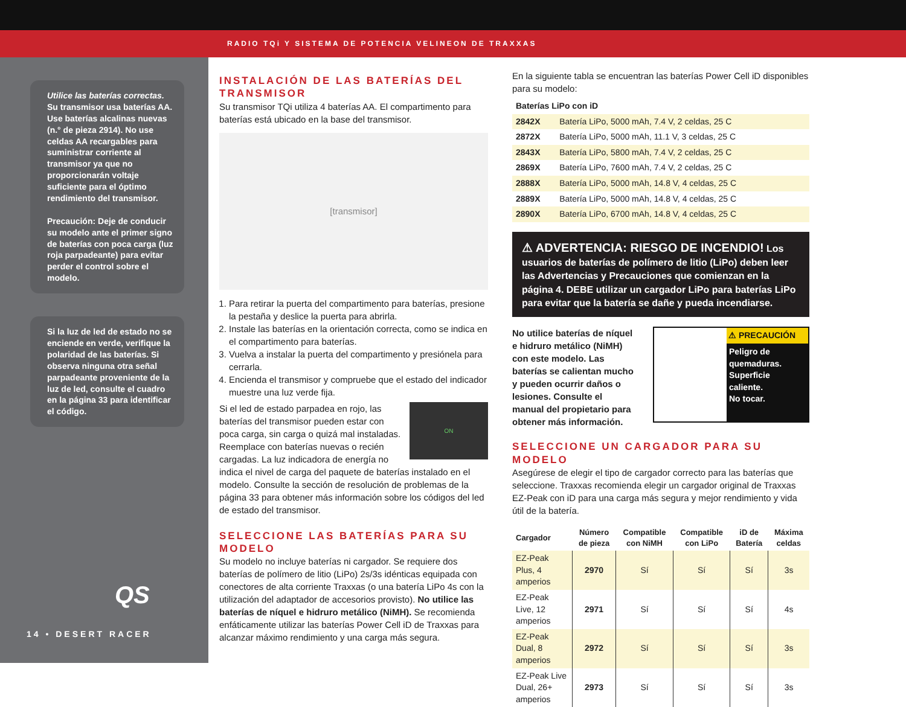RADIO TQi Y SISTEMA DE POTENCIA VELINEON DE TRAXXAS
Utilice las baterías correctas.
Su transmisor usa baterías AA. Use baterías alcalinas nuevas (n.° de pieza 2914). No use celdas AA recargables para suministrar corriente al transmisor ya que no proporcionarán voltaje suficiente para el óptimo rendimiento del transmisor.
Precaución: Deje de conducir su modelo ante el primer signo de baterías con poca carga (luz roja parpadeante) para evitar perder el control sobre el modelo.
Si la luz de led de estado no se enciende en verde, verifique la polaridad de las baterías. Si observa ninguna otra señal parpadeante proveniente de la luz de led, consulte el cuadro en la página 33 para identificar el código.
QS
14 • DESERT RACER
INSTALACIÓN DE LAS BATERÍAS DEL TRANSMISOR
Su transmisor TQi utiliza 4 baterías AA. El compartimento para baterías está ubicado en la base del transmisor.
[transmisor]
1. Para retirar la puerta del compartimento para baterías, presione la pestaña y deslice la puerta para abrirla.
2. Instale las baterías en la orientación correcta, como se indica en el compartimento para baterías.
3. Vuelva a instalar la puerta del compartimento y presiónela para cerrarla.
4. Encienda el transmisor y compruebe que el estado del indicador muestre una luz verde fija.
ON
Si el led de estado parpadea en rojo, las baterías del transmisor pueden estar con poca carga, sin carga o quizá mal instaladas. Reemplace con baterías nuevas o recién cargadas. La luz indicadora de energía no indica el nivel de carga del paquete de baterías instalado en el modelo. Consulte la sección de resolución de problemas de la página 33 para obtener más información sobre los códigos del led de estado del transmisor.
SELECCIONE LAS BATERÍAS PARA SU MODELO
Su modelo no incluye baterías ni cargador. Se requiere dos baterías de polímero de litio (LiPo) 2s/3s idénticas equipada con conectores de alta corriente Traxxas (o una batería LiPo 4s con la utilización del adaptador de accesorios provisto). No utilice las baterías de níquel e hidruro metálico (NiMH). Se recomienda enfáticamente utilizar las baterías Power Cell iD de Traxxas para alcanzar máximo rendimiento y una carga más segura.
En la siguiente tabla se encuentran las baterías Power Cell iD disponibles para su modelo:
| Baterías LiPo con iD | |
| --- | --- |
| 2842X | Batería LiPo, 5000 mAh, 7.4 V, 2 celdas, 25 C |
| 2872X | Batería LiPo, 5000 mAh, 11.1 V, 3 celdas, 25 C |
| 2843X | Batería LiPo, 5800 mAh, 7.4 V, 2 celdas, 25 C |
| 2869X | Batería LiPo, 7600 mAh, 7.4 V, 2 celdas, 25 C |
| 2888X | Batería LiPo, 5000 mAh, 14.8 V, 4 celdas, 25 C |
| 2889X | Batería LiPo, 5000 mAh, 14.8 V, 4 celdas, 25 C |
| 2890X | Batería LiPo, 6700 mAh, 14.8 V, 4 celdas, 25 C |
⚠ ADVERTENCIA: RIESGO DE INCENDIO! Los usuarios de baterías de polímero de litio (LiPo) deben leer las Advertencias y Precauciones que comienzan en la página 4. DEBE utilizar un cargador LiPo para baterías LiPo para evitar que la batería se dañe y pueda incendiarse.
No utilice baterías de níquel e hidruro metálico (NiMH) con este modelo. Las baterías se calientan mucho y pueden ocurrir daños o lesiones. Consulte el manual del propietario para obtener más información.
⚠ PRECAUCIÓN
Peligro de quemaduras.
Superficie caliente.
No tocar.
SELECCIONE UN CARGADOR PARA SU MODELO
Asegúrese de elegir el tipo de cargador correcto para las baterías que seleccione. Traxxas recomienda elegir un cargador original de Traxxas EZ-Peak con iD para una carga más segura y mejor rendimiento y vida útil de la batería.
| Cargador | Número de pieza | Compatible con NiMH | Compatible con LiPo | iD de Batería | Máxima celdas |
| --- | --- | --- | --- | --- | --- |
| EZ-Peak Plus, 4 amperios | 2970 | Sí | Sí | Sí | 3s |
| EZ-Peak Live, 12 amperios | 2971 | Sí | Sí | Sí | 4s |
| EZ-Peak Dual, 8 amperios | 2972 | Sí | Sí | Sí | 3s |
| EZ-Peak Live Dual, 26+ amperios | 2973 | Sí | Sí | Sí | 3s |